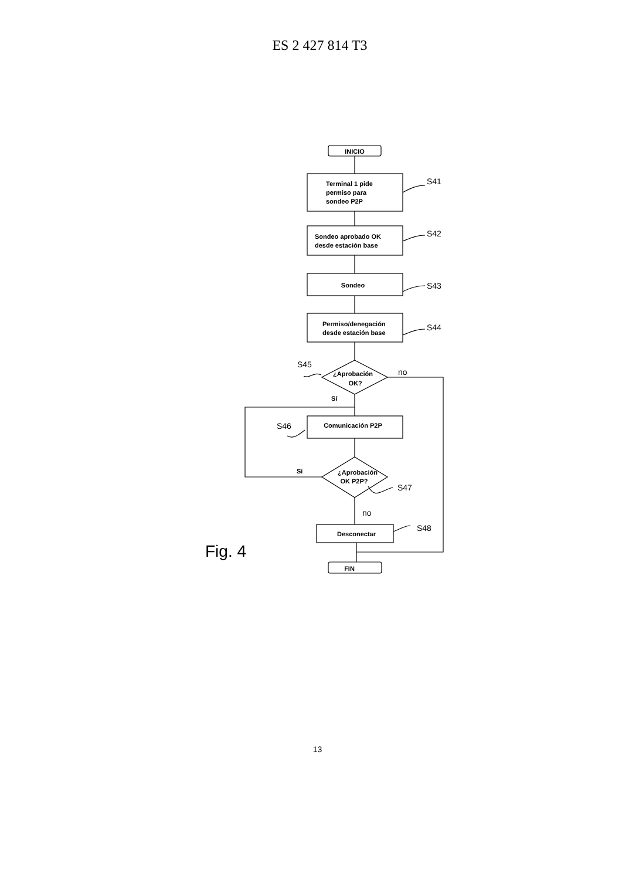ES 2 427 814 T3
S41
S42
S43
S44
S45
S46
S47
S48
no
no
INICIO
Terminal 1 pide
permiso para
sondeo P2P
Sondeo aprobado OK
desde estación base
Sondeo
Permiso/denegación
desde estación base
¿Aprobación
OK?
Sí
Sí
Comunicación P2P
¿Aprobación
OK P2P?
Desconectar
FIN
Fig. 4
13